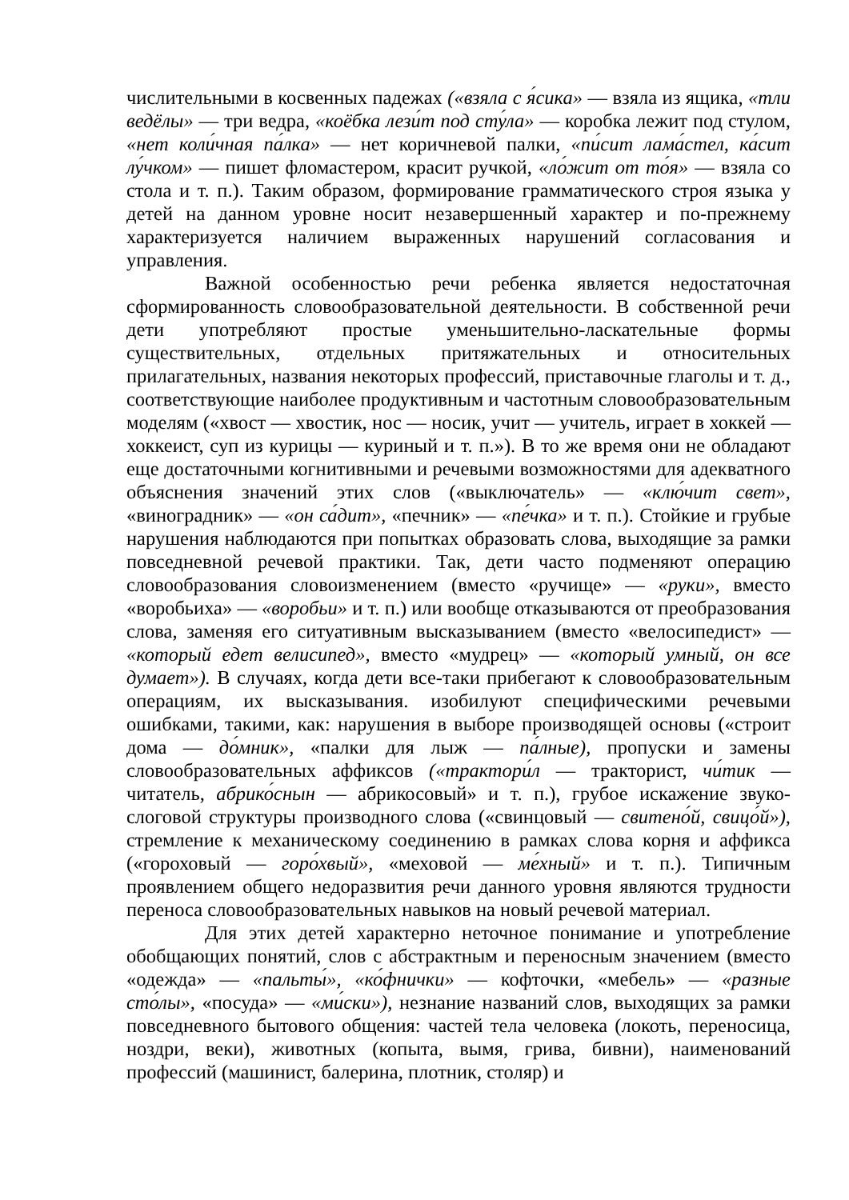числительными в косвенных падежах («взяла с я́сика» — взяла из ящика, «тли ведёлы» — три ведра, «коёбка лези́т под сту́ла» — коробка лежит под стулом, «нет коли́чная па́лка» — нет коричневой палки, «пи́сит лама́стел, ка́сит лу́чком» — пишет фломастером, красит ручкой, «ло́жит от то́я» — взяла со стола и т. п.). Таким образом, формирование грамматического строя языка у детей на данном уровне носит незавершенный характер и по-прежнему характеризуется наличием выраженных нарушений согласования и управления.
Важной особенностью речи ребенка является недостаточная сформированность словообразовательной деятельности. В собственной речи дети употребляют простые уменьшительно-ласкательные формы существительных, отдельных притяжательных и относительных прилагательных, названия некоторых профессий, приставочные глаголы и т. д., соответствующие наиболее продуктивным и частотным словообразовательным моделям («хвост — хвостик, нос — носик, учит — учитель, играет в хоккей — хоккеист, суп из курицы — куриный и т. п.»). В то же время они не обладают еще достаточными когнитивными и речевыми возможностями для адекватного объяснения значений этих слов («выключатель» — «клю́чит свет», «виноградник» — «он са́дит», «печник» — «пе́чка» и т. п.). Стойкие и грубые нарушения наблюдаются при попытках образовать слова, выходящие за рамки повседневной речевой практики. Так, дети часто подменяют операцию словообразования словоизменением (вместо «ручище» — «руки», вместо «воробьиха» — «воробьи» и т. п.) или вообще отказываются от преобразования слова, заменяя его ситуативным высказыванием (вместо «велосипедист» — «который едет велисипед», вместо «мудрец» — «который умный, он все думает»). В случаях, когда дети все-таки прибегают к словообразовательным операциям, их высказывания. изобилуют специфическими речевыми ошибками, такими, как: нарушения в выборе производящей основы («строит дома — до́мник», «палки для лыж — па́лные), пропуски и замены словообразовательных аффиксов («трактори́л — тракторист, чи́тик — читатель, абрико́снын — абрикосовый» и т. п.), грубое искажение звуко-слоговой структуры производного слова («свинцовый — свитено́й, свицо́й»), стремление к механическому соединению в рамках слова корня и аффикса («гороховый — горо́хвый», «меховой — ме́хный» и т. п.). Типичным проявлением общего недоразвития речи данного уровня являются трудности переноса словообразовательных навыков на новый речевой материал.
Для этих детей характерно неточное понимание и употребление обобщающих понятий, слов с абстрактным и переносным значением (вместо «одежда» — «пальты́», «ко́фнички» — кофточки, «мебель» — «разные сто́лы», «посуда» — «ми́ски»), незнание названий слов, выходящих за рамки повседневного бытового общения: частей тела человека (локоть, переносица, ноздри, веки), животных (копыта, вымя, грива, бивни), наименований профессий (машинист, балерина, плотник, столяр) и